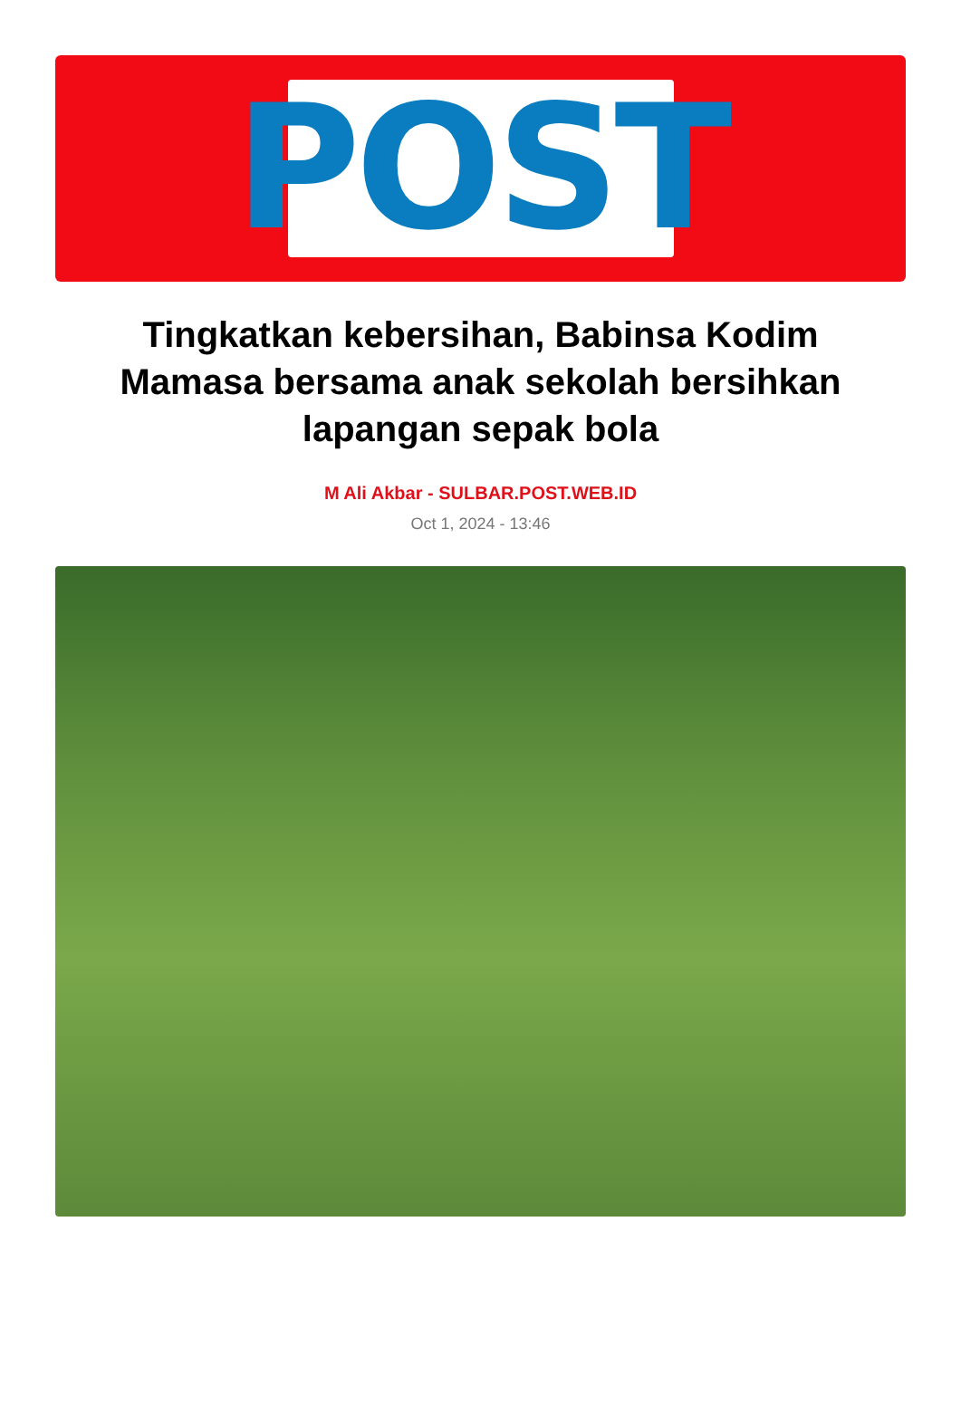POST
Tingkatkan kebersihan, Babinsa Kodim Mamasa bersama anak sekolah bersihkan lapangan sepak bola
M Ali Akbar - SULBAR.POST.WEB.ID
Oct 1, 2024 - 13:46